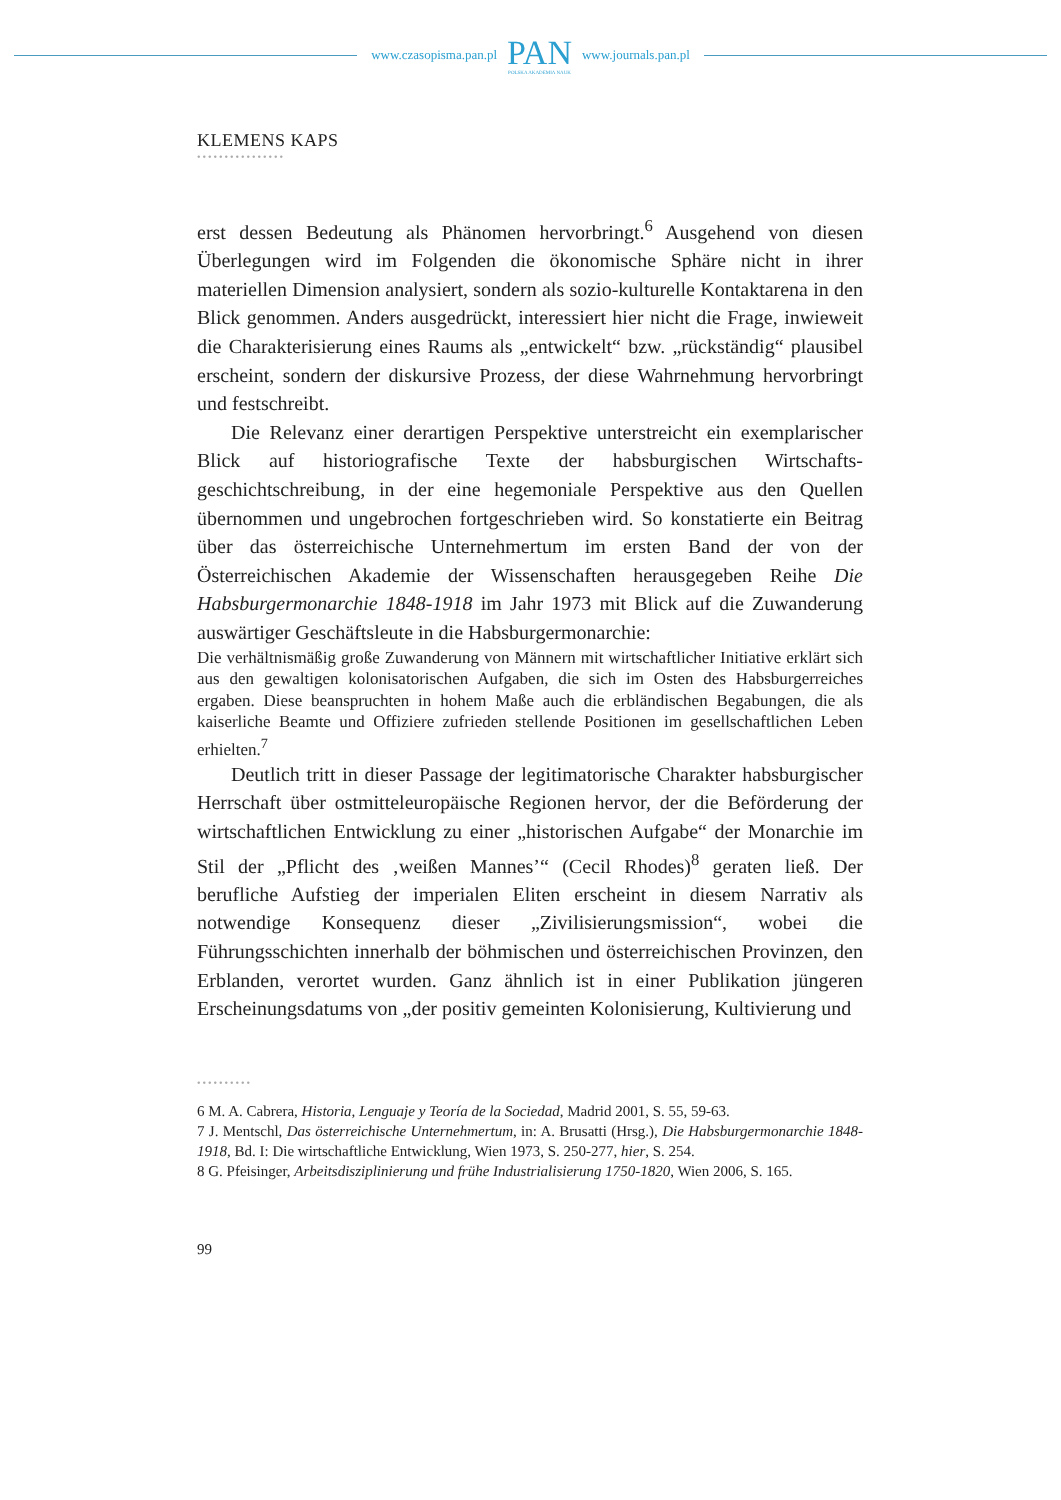www.czasopisma.pan.pl
PAN
POLSKA AKADEMIA NAUK
www.journals.pan.pl
KLEMENS KAPS
••••••••••••••••
erst dessen Bedeutung als Phänomen hervorbringt.<sup>6</sup> Ausgehend von diesen Überlegungen wird im Folgenden die ökonomische Sphäre nicht in ihrer materiellen Dimension analysiert, sondern als sozio-kulturelle Kontakt­arena in den Blick genommen. Anders ausgedrückt, interessiert hier nicht die Frage, inwieweit die Charakterisierung eines Raums als „entwickelt“ bzw. „rückständig“ plausibel erscheint, sondern der diskursive Prozess, der diese Wahrnehmung hervorbringt und festschreibt.
Die Relevanz einer derartigen Perspektive unterstreicht ein exempla­rischer Blick auf historiografische Texte der habsburgischen Wirtschafts­geschichtschreibung, in der eine hegemoniale Perspektive aus den Quellen übernommen und ungebrochen fortgeschrieben wird. So konstatierte ein Beitrag über das österreichische Unternehmertum im ersten Band der von der Österreichischen Akademie der Wissenschaften herausgegeben Reihe Die Habsburgermonarchie 1848-1918 im Jahr 1973 mit Blick auf die Zuwanderung auswärtiger Geschäftsleute in die Habsburgermonarchie:
Die verhältnismäßig große Zuwanderung von Männern mit wirtschaftli­cher Initiative erklärt sich aus den gewaltigen kolonisatorischen Aufgaben, die sich im Osten des Habsburgerreiches ergaben. Diese beanspruchten in hohem Maße auch die erbländischen Begabungen, die als kaiserliche Beamte und Offiziere zufrieden stellende Positionen im gesellschaftlichen Leben erhielten.<sup>7</sup>
Deutlich tritt in dieser Passage der legitimatorische Charakter habsburgischer Herrschaft über ostmitteleuropäische Regionen hervor, der die Beförderung der wirtschaftlichen Entwicklung zu einer „historischen Aufgabe“ der Monarchie im Stil der „Pflicht des ‚weißen Mannes’“ (Cecil Rhodes)<sup>8</sup> geraten ließ. Der berufliche Aufstieg der imperialen Eliten erscheint in diesem Narrativ als notwendige Konsequenz dieser „Zivilisierungsmission“, wobei die Führungsschichten innerhalb der böhmischen und österreichischen Provinzen, den Erblanden, verortet wurden. Ganz ähnlich ist in einer Publikation jüngeren Erscheinungs­datums von „der positiv gemeinten Kolonisierung, Kultivierung und
••••••••••
6 M. A. Cabrera, Historia, Lenguaje y Teoría de la Sociedad, Madrid 2001, S. 55, 59-63.
7 J. Mentschl, Das österreichische Unternehmertum, in: A. Brusatti (Hrsg.), Die Habsburger­monarchie 1848-1918, Bd. I: Die wirtschaftliche Entwicklung, Wien 1973, S. 250-277, hier, S. 254.
8 G. Pfeisinger, Arbeitsdisziplinierung und frühe Industrialisierung 1750-1820, Wien 2006, S. 165.
99